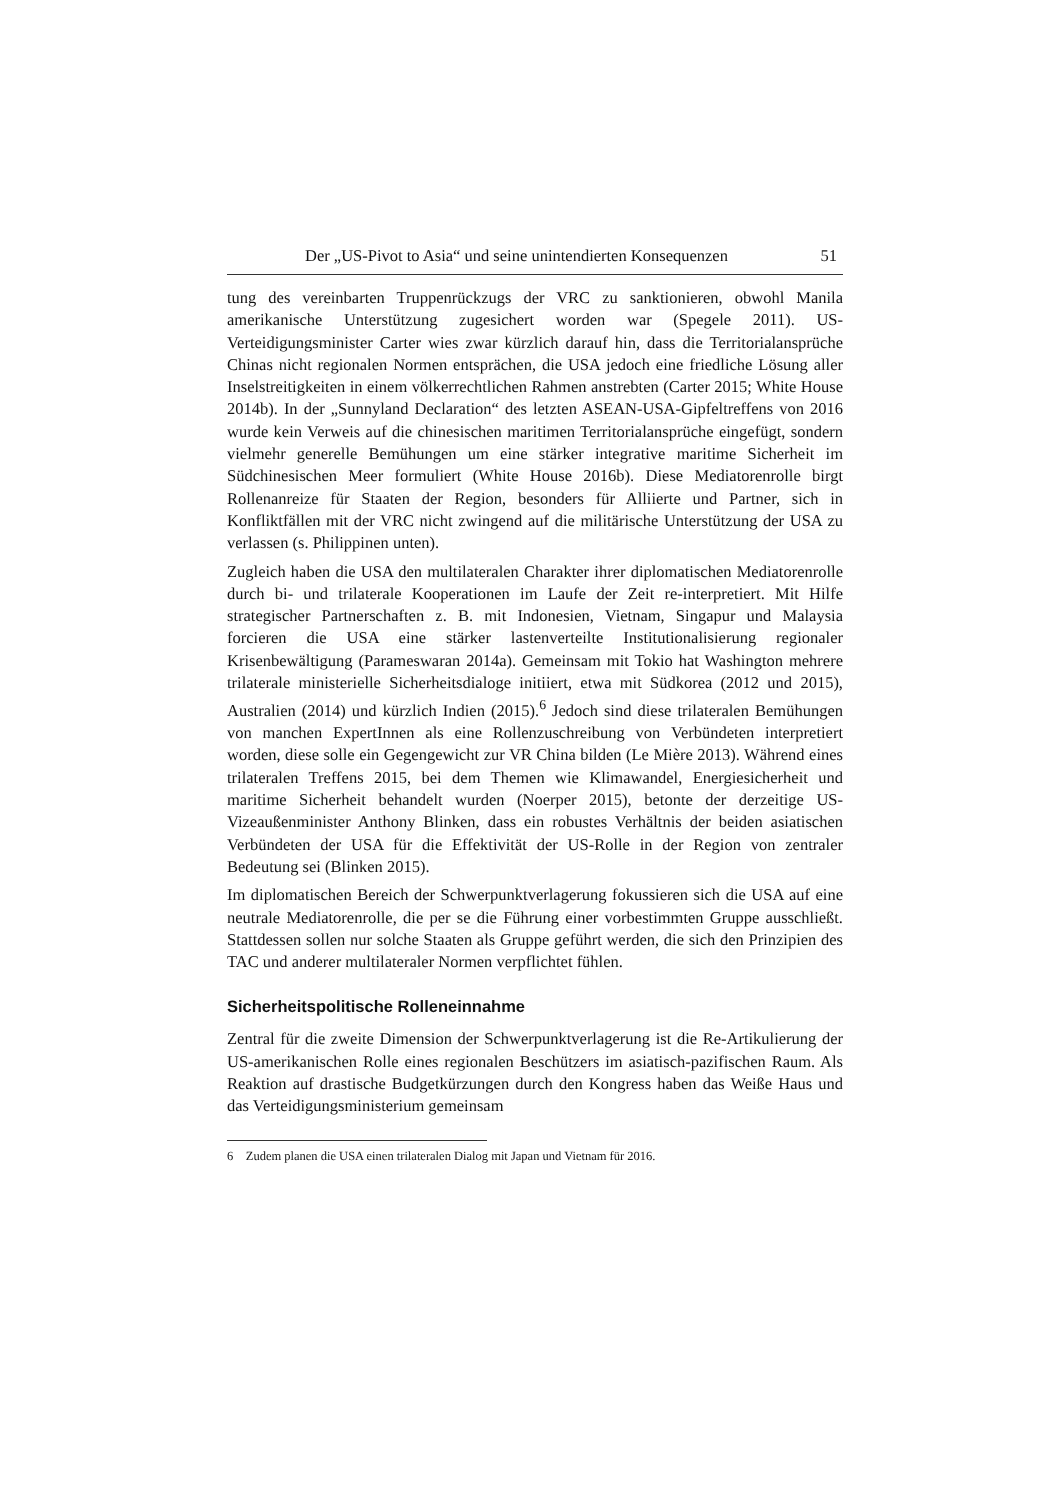Der „US-Pivot to Asia“ und seine unintendierten Konsequenzen 51
tung des vereinbarten Truppenrückzugs der VRC zu sanktionieren, obwohl Manila amerikanische Unterstützung zugesichert worden war (Spegele 2011). US-Verteidigungsminister Carter wies zwar kürzlich darauf hin, dass die Territorialansprüche Chinas nicht regionalen Normen entsprächen, die USA jedoch eine friedliche Lösung aller Inselstreitigkeiten in einem völkerrechtlichen Rahmen anstrebten (Carter 2015; White House 2014b). In der „Sunnyland Declaration“ des letzten ASEAN-USA-Gipfeltreffens von 2016 wurde kein Verweis auf die chinesischen maritimen Territorialansprüche eingefügt, sondern vielmehr generelle Bemühungen um eine stärker integrative maritime Sicherheit im Südchinesischen Meer formuliert (White House 2016b). Diese Mediatorenrolle birgt Rollenanreize für Staaten der Region, besonders für Alliierte und Partner, sich in Konfliktfällen mit der VRC nicht zwingend auf die militärische Unterstützung der USA zu verlassen (s. Philippinen unten).
Zugleich haben die USA den multilateralen Charakter ihrer diplomatischen Mediatorenrolle durch bi- und trilaterale Kooperationen im Laufe der Zeit re-interpretiert. Mit Hilfe strategischer Partnerschaften z. B. mit Indonesien, Vietnam, Singapur und Malaysia forcieren die USA eine stärker lastenverteilte Institutionalisierung regionaler Krisenbewältigung (Parameswaran 2014a). Gemeinsam mit Tokio hat Washington mehrere trilaterale ministerielle Sicherheitsdialoge initiiert, etwa mit Südkorea (2012 und 2015), Australien (2014) und kürzlich Indien (2015).<sup>6</sup> Jedoch sind diese trilateralen Bemühungen von manchen ExpertInnen als eine Rollenzuschreibung von Verbündeten interpretiert worden, diese solle ein Gegengewicht zur VR China bilden (Le Mière 2013). Während eines trilateralen Treffens 2015, bei dem Themen wie Klimawandel, Energiesicherheit und maritime Sicherheit behandelt wurden (Noerper 2015), betonte der derzeitige US-Vizeaußenminister Anthony Blinken, dass ein robustes Verhältnis der beiden asiatischen Verbündeten der USA für die Effektivität der US-Rolle in der Region von zentraler Bedeutung sei (Blinken 2015).
Im diplomatischen Bereich der Schwerpunktverlagerung fokussieren sich die USA auf eine neutrale Mediatorenrolle, die per se die Führung einer vorbestimmten Gruppe ausschließt. Stattdessen sollen nur solche Staaten als Gruppe geführt werden, die sich den Prinzipien des TAC und anderer multilateraler Normen verpflichtet fühlen.
Sicherheitspolitische Rolleneinnahme
Zentral für die zweite Dimension der Schwerpunktverlagerung ist die Re-Artikulierung der US-amerikanischen Rolle eines regionalen Beschützers im asiatisch-pazifischen Raum. Als Reaktion auf drastische Budgetkürzungen durch den Kongress haben das Weiße Haus und das Verteidigungsministerium gemeinsam
6 Zudem planen die USA einen trilateralen Dialog mit Japan und Vietnam für 2016.